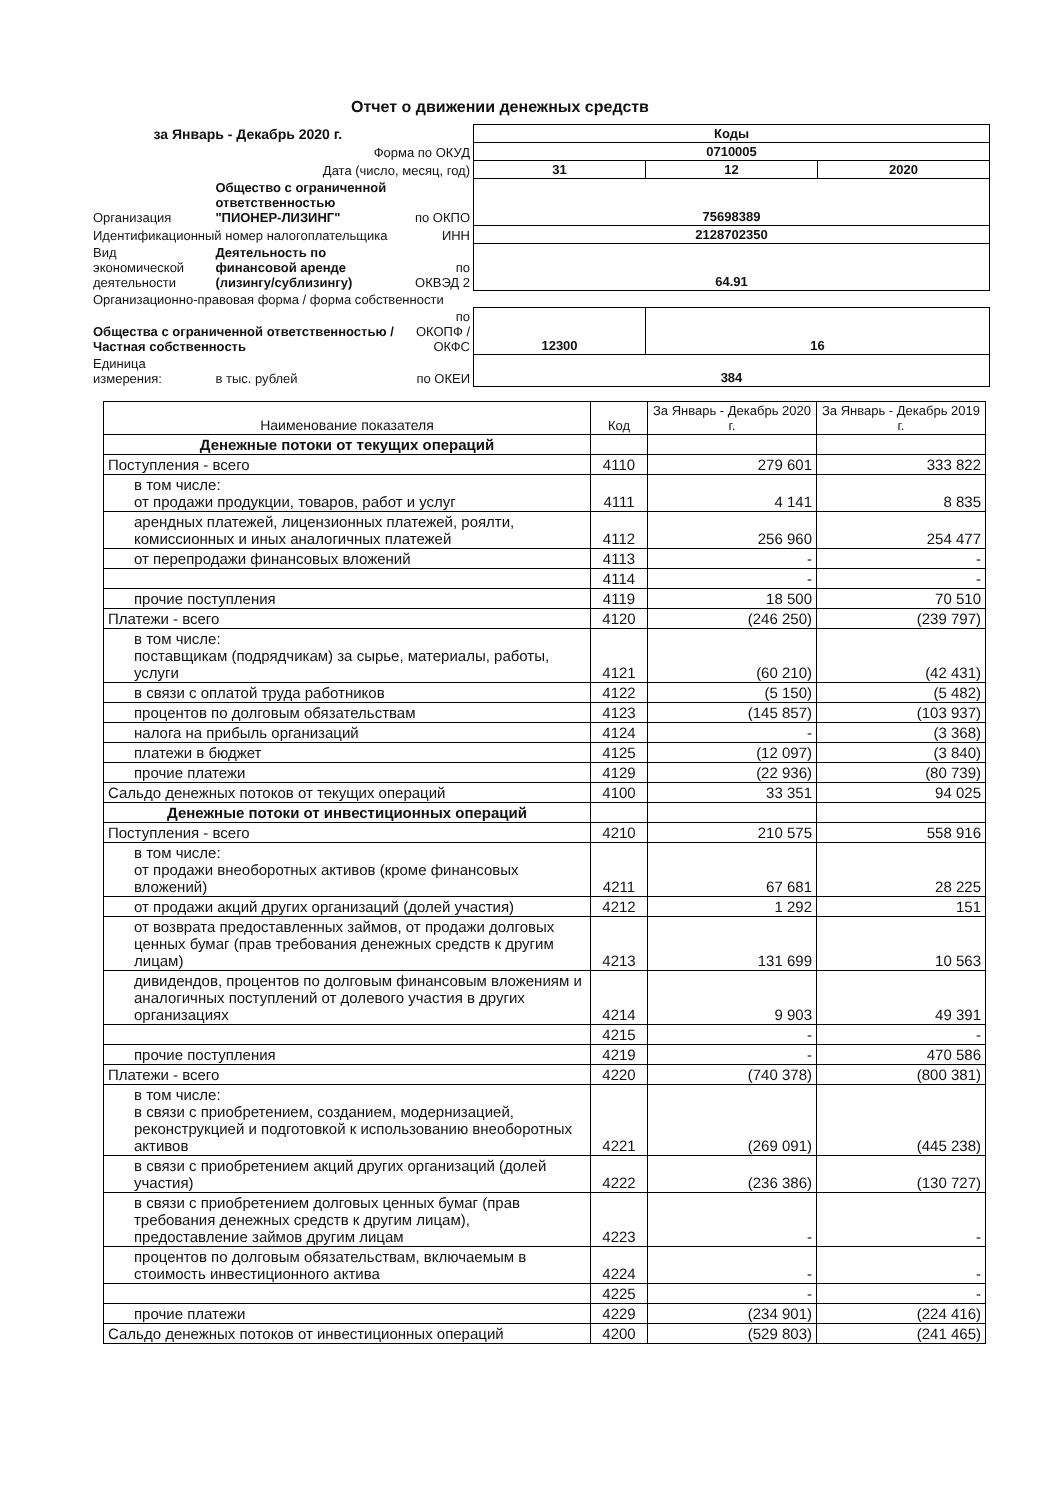Отчет о движении денежных средств
| за Январь - Декабрь 2020 г. | | | Коды | | |
| Форма по ОКУД | | | 0710005 | | |
| Дата (число, месяц, год) | | | 31 | 12 | 2020 |
| Организация | Общество с ограниченной ответственностью "ПИОНЕР-ЛИЗИНГ" | по ОКПО | 75698389 | | |
| Идентификационный номер налогоплательщика | | ИНН | 2128702350 | | |
| Вид экономической деятельности | Деятельность по финансовой аренде (лизингу/сублизингу) | по ОКВЭД 2 | 64.91 | | |
| Организационно-правовая форма / форма собственности | | | | | |
| Общества с ограниченной ответственностью / Частная собственность | | по ОКОПФ / ОКФС | 12300 | 16 | |
| Единица измерения: | в тыс. рублей | по ОКЕИ | 384 | | |
| Наименование показателя | Код | За Январь - Декабрь 2020 г. | За Январь - Декабрь 2019 г. |
| --- | --- | --- | --- |
| Денежные потоки от текущих операций | | | |
| Поступления - всего | 4110 | 279 601 | 333 822 |
| в том числе: от продажи продукции, товаров, работ и услуг | 4111 | 4 141 | 8 835 |
| арендных платежей, лицензионных платежей, роялти, комиссионных и иных аналогичных платежей | 4112 | 256 960 | 254 477 |
| от перепродажи финансовых вложений | 4113 | - | - |
| | 4114 | - | - |
| прочие поступления | 4119 | 18 500 | 70 510 |
| Платежи - всего | 4120 | (246 250) | (239 797) |
| в том числе: поставщикам (подрядчикам) за сырье, материалы, работы, услуги | 4121 | (60 210) | (42 431) |
| в связи с оплатой труда работников | 4122 | (5 150) | (5 482) |
| процентов по долговым обязательствам | 4123 | (145 857) | (103 937) |
| налога на прибыль организаций | 4124 | - | (3 368) |
| платежи в бюджет | 4125 | (12 097) | (3 840) |
| прочие платежи | 4129 | (22 936) | (80 739) |
| Сальдо денежных потоков от текущих операций | 4100 | 33 351 | 94 025 |
| Денежные потоки от инвестиционных операций | | | |
| Поступления - всего | 4210 | 210 575 | 558 916 |
| в том числе: от продажи внеоборотных активов (кроме финансовых вложений) | 4211 | 67 681 | 28 225 |
| от продажи акций других организаций (долей участия) | 4212 | 1 292 | 151 |
| от возврата предоставленных займов, от продажи долговых ценных бумаг (прав требования денежных средств к другим лицам) | 4213 | 131 699 | 10 563 |
| дивидендов, процентов по долговым финансовым вложениям и аналогичных поступлений от долевого участия в других организациях | 4214 | 9 903 | 49 391 |
| | 4215 | - | - |
| прочие поступления | 4219 | - | 470 586 |
| Платежи - всего | 4220 | (740 378) | (800 381) |
| в том числе: в связи с приобретением, созданием, модернизацией, реконструкцией и подготовкой к использованию внеоборотных активов | 4221 | (269 091) | (445 238) |
| в связи с приобретением акций других организаций (долей участия) | 4222 | (236 386) | (130 727) |
| в связи с приобретением долговых ценных бумаг (прав требования денежных средств к другим лицам), предоставление займов другим лицам | 4223 | - | - |
| процентов по долговым обязательствам, включаемым в стоимость инвестиционного актива | 4224 | - | - |
| | 4225 | - | - |
| прочие платежи | 4229 | (234 901) | (224 416) |
| Сальдо денежных потоков от инвестиционных операций | 4200 | (529 803) | (241 465) |